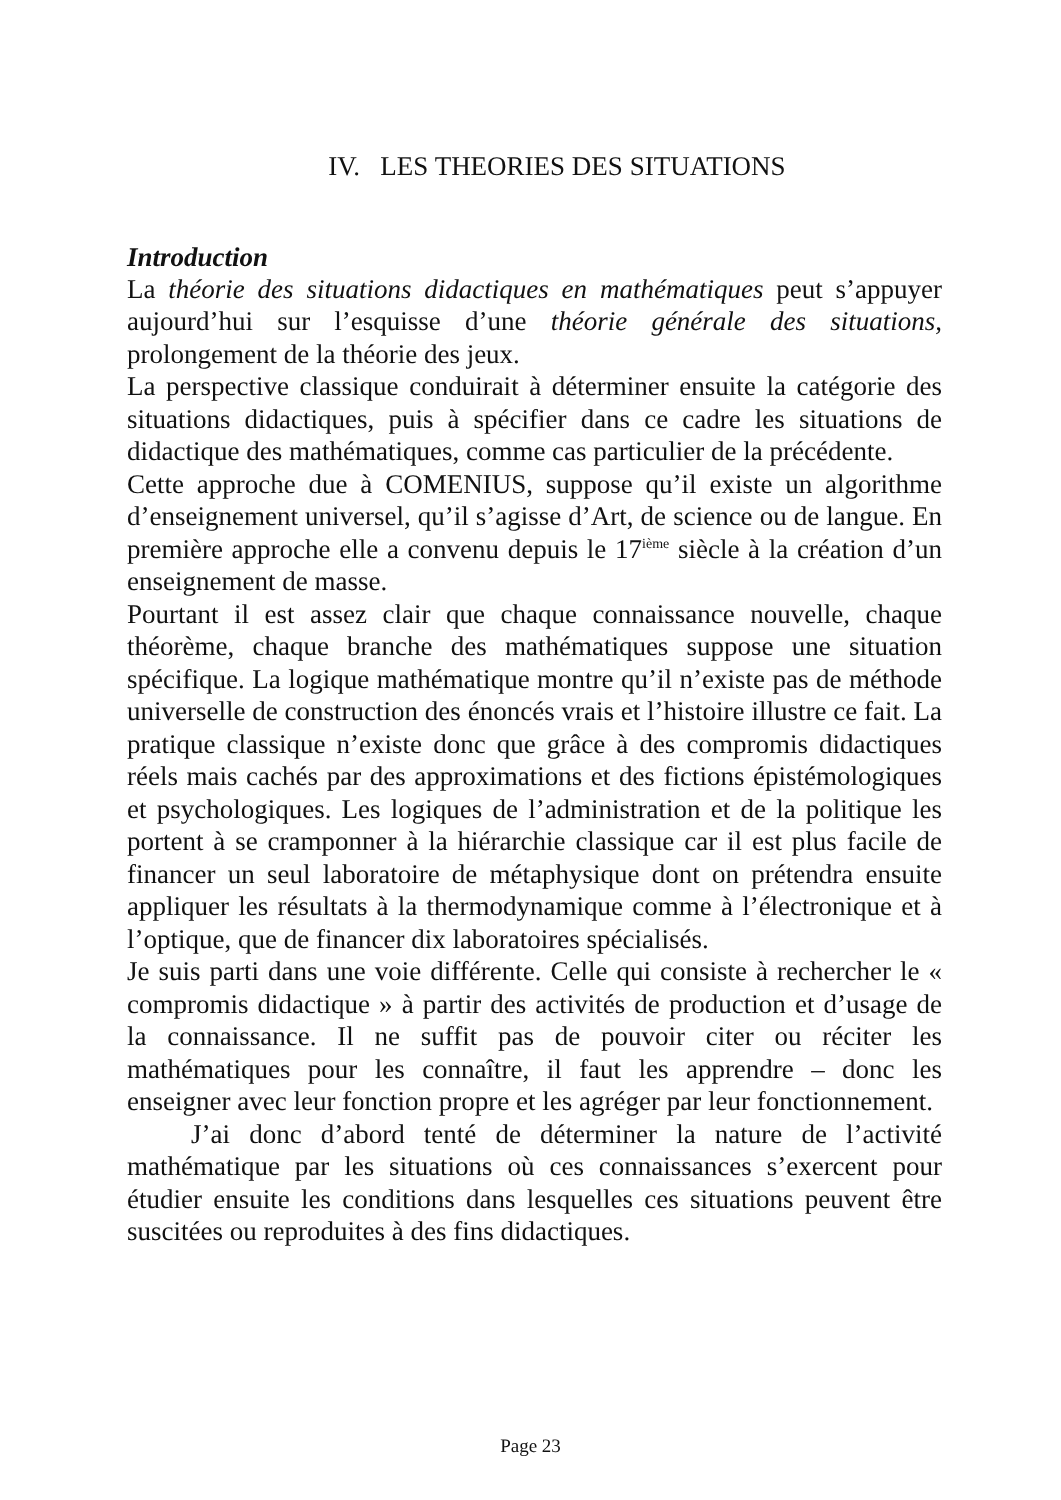IV. LES THEORIES DES SITUATIONS
Introduction
La théorie des situations didactiques en mathématiques peut s’appuyer aujourd’hui sur l’esquisse d’une théorie générale des situations, prolongement de la théorie des jeux.
La perspective classique conduirait à déterminer ensuite la catégorie des situations didactiques, puis à spécifier dans ce cadre les situations de didactique des mathématiques, comme cas particulier de la précédente.
Cette approche due à COMENIUS, suppose qu’il existe un algorithme d’enseignement universel, qu’il s’agisse d’Art, de science ou de langue. En première approche elle a convenu depuis le 17<sup>ième</sup> siècle à la création d’un enseignement de masse.
Pourtant il est assez clair que chaque connaissance nouvelle, chaque théorème, chaque branche des mathématiques suppose une situation spécifique. La logique mathématique montre qu’il n’existe pas de méthode universelle de construction des énoncés vrais et l’histoire illustre ce fait. La pratique classique n’existe donc que grâce à des compromis didactiques réels mais cachés par des approximations et des fictions épistémologiques et psychologiques. Les logiques de l’administration et de la politique les portent à se cramponner à la hiérarchie classique car il est plus facile de financer un seul laboratoire de métaphysique dont on prétendra ensuite appliquer les résultats à la thermodynamique comme à l’électronique et à l’optique, que de financer dix laboratoires spécialisés.
Je suis parti dans une voie différente. Celle qui consiste à rechercher le « compromis didactique » à partir des activités de production et d’usage de la connaissance. Il ne suffit pas de pouvoir citer ou réciter les mathématiques pour les connaître, il faut les apprendre – donc les enseigner avec leur fonction propre et les agréger par leur fonctionnement.
J’ai donc d’abord tenté de déterminer la nature de l’activité mathématique par les situations où ces connaissances s’exercent pour étudier ensuite les conditions dans lesquelles ces situations peuvent être suscitées ou reproduites à des fins didactiques.
Page 23